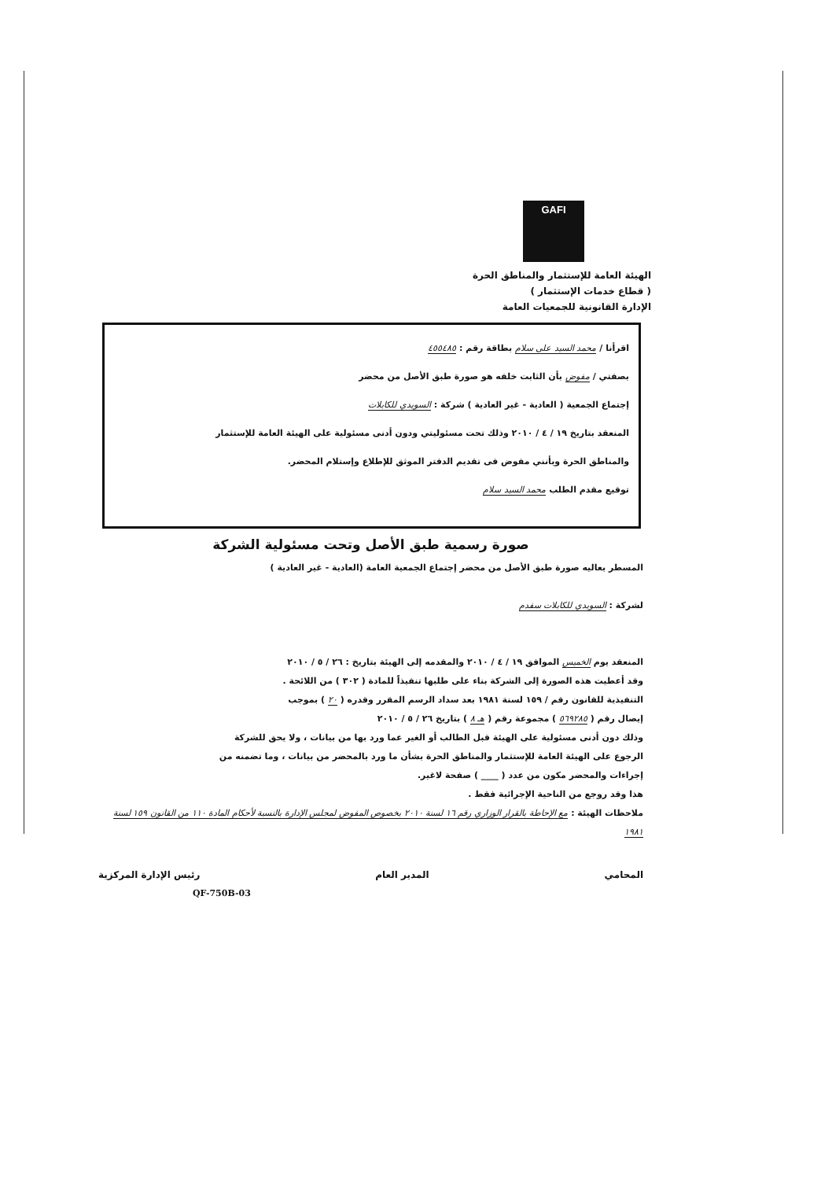GAFI
الهيئة العامة للإستثمار والمناطق الحرة
( قطاع خدمات الإستثمار )
الإدارة القانونية للجمعيات العامة
اقرأنا / محمد السيد على سلام بطاقة رقم : ٤٥٥٤٨٥
بصفتي / مفوض بأن الثابت خلفه هو صورة طبق الأصل من محضر
إجتماع الجمعية ( العادية - غير العادية ) شركة : السويدي للكابلات
المنعقد بتاريخ ١٩ / ٤ / ٢٠١٠ وذلك تحت مسئوليتي ودون أدنى مسئولية على الهيئة العامة للإستثمار
والمناطق الحرة وبأنني مفوض فى تقديم الدفتر الموثق للإطلاع وإستلام المحضر.
توقيع مقدم الطلب محمد السيد سلام
صورة رسمية طبق الأصل وتحت مسئولية الشركة
المسطر بعاليه صورة طبق الأصل من محضر إجتماع الجمعية العامة (العادية - غير العادية )
لشركة : السويدي للكابلات سفدم
المنعقد يوم الخميس الموافق ١٩ / ٤ / ٢٠١٠ والمقدمه إلى الهيئة بتاريخ : ٢٦ / ٥ / ٢٠١٠
وقد أعطيت هذه الصورة إلى الشركة بناء على طلبها تنفيذاً للمادة ( ٣٠٢ ) من اللائحة .
التنفيذية للقانون رقم / ١٥٩ لسنة ١٩٨١ بعد سداد الرسم المقرر وقدره ( ٢٠ ) بموجب
إيصال رقم ( ٥٦٩٢٨٥ ) مجموعة رقم ( هـ ٨ ) بتاريخ ٢٦ / ٥ / ٢٠١٠
وذلك دون أدنى مسئولية على الهيئة قبل الطالب أو الغير عما ورد بها من بيانات ، ولا يحق للشركة
الرجوع على الهيئة العامة للإستثمار والمناطق الحرة بشأن ما ورد بالمحضر من بيانات ، وما تضمنه من
إجراءات والمحضر مكون من عدد ( ____ ) صفحة لاغير.
هذا وقد روجع من الناحية الإجرائية فقط .
ملاحظات الهيئة : مع الإحاطة بالقرار الوزاري رقم ١٦ لسنة ٢٠١٠ بخصوص المفوض لمجلس الإدارة بالنسبة لأحكام المادة ١١٠ من القانون ١٥٩ لسنة ١٩٨١
المحامي المدير العام رئيس الإدارة المركزية
QF-750B-03